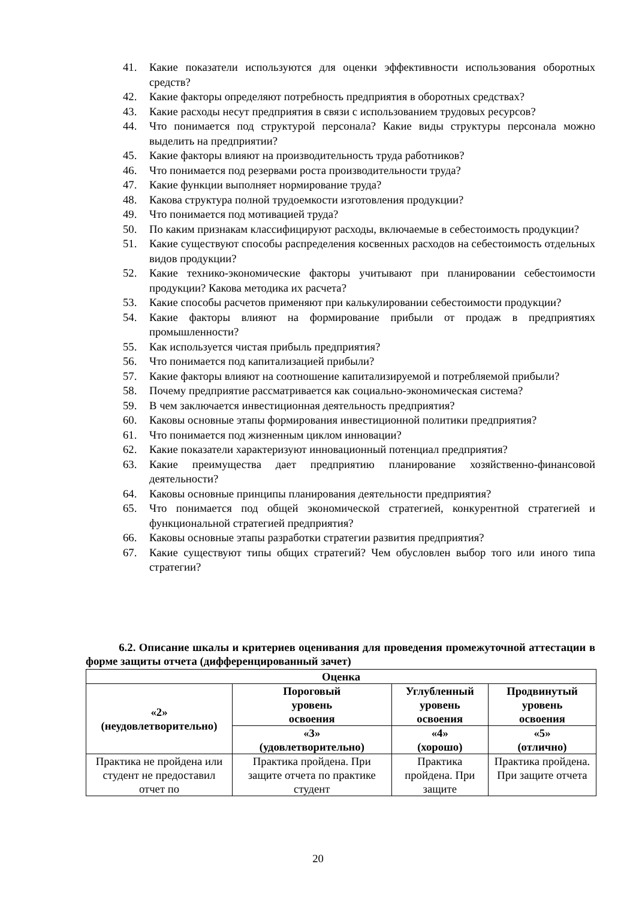41. Какие показатели используются для оценки эффективности использования оборотных средств?
42. Какие факторы определяют потребность предприятия в оборотных средствах?
43. Какие расходы несут предприятия в связи с использованием трудовых ресурсов?
44. Что понимается под структурой персонала? Какие виды структуры персонала можно выделить на предприятии?
45. Какие факторы влияют на производительность труда работников?
46. Что понимается под резервами роста производительности труда?
47. Какие функции выполняет нормирование труда?
48. Какова структура полной трудоемкости изготовления продукции?
49. Что понимается под мотивацией труда?
50. По каким признакам классифицируют расходы, включаемые в себестоимость продукции?
51. Какие существуют способы распределения косвенных расходов на себестоимость отдельных видов продукции?
52. Какие технико-экономические факторы учитывают при планировании себестоимости продукции? Какова методика их расчета?
53. Какие способы расчетов применяют при калькулировании себестоимости продукции?
54. Какие факторы влияют на формирование прибыли от продаж в предприятиях промышленности?
55. Как используется чистая прибыль предприятия?
56. Что понимается под капитализацией прибыли?
57. Какие факторы влияют на соотношение капитализируемой и потребляемой прибыли?
58. Почему предприятие рассматривается как социально-экономическая система?
59. В чем заключается инвестиционная деятельность предприятия?
60. Каковы основные этапы формирования инвестиционной политики предприятия?
61. Что понимается под жизненным циклом инновации?
62. Какие показатели характеризуют инновационный потенциал предприятия?
63. Какие преимущества дает предприятию планирование хозяйственно-финансовой деятельности?
64. Каковы основные принципы планирования деятельности предприятия?
65. Что понимается под общей экономической стратегией, конкурентной стратегией и функциональной стратегией предприятия?
66. Каковы основные этапы разработки стратегии развития предприятия?
67. Какие существуют типы общих стратегий? Чем обусловлен выбор того или иного типа стратегии?
6.2. Описание шкалы и критериев оценивания для проведения промежуточной аттестации в форме защиты отчета (дифференцированный зачет)
| Оценка | | | |
| --- | --- | --- | --- |
| «2» (неудовлетворительно) | Пороговый уровень освоения | Углубленный уровень освоения | Продвинутый уровень освоения |
| | «3» (удовлетворительно) | «4» (хорошо) | «5» (отлично) |
| Практика не пройдена или студент не предоставил отчет по | Практика пройдена. При защите отчета по практике студент | Практика пройдена. При защите | Практика пройдена. При защите отчета |
20